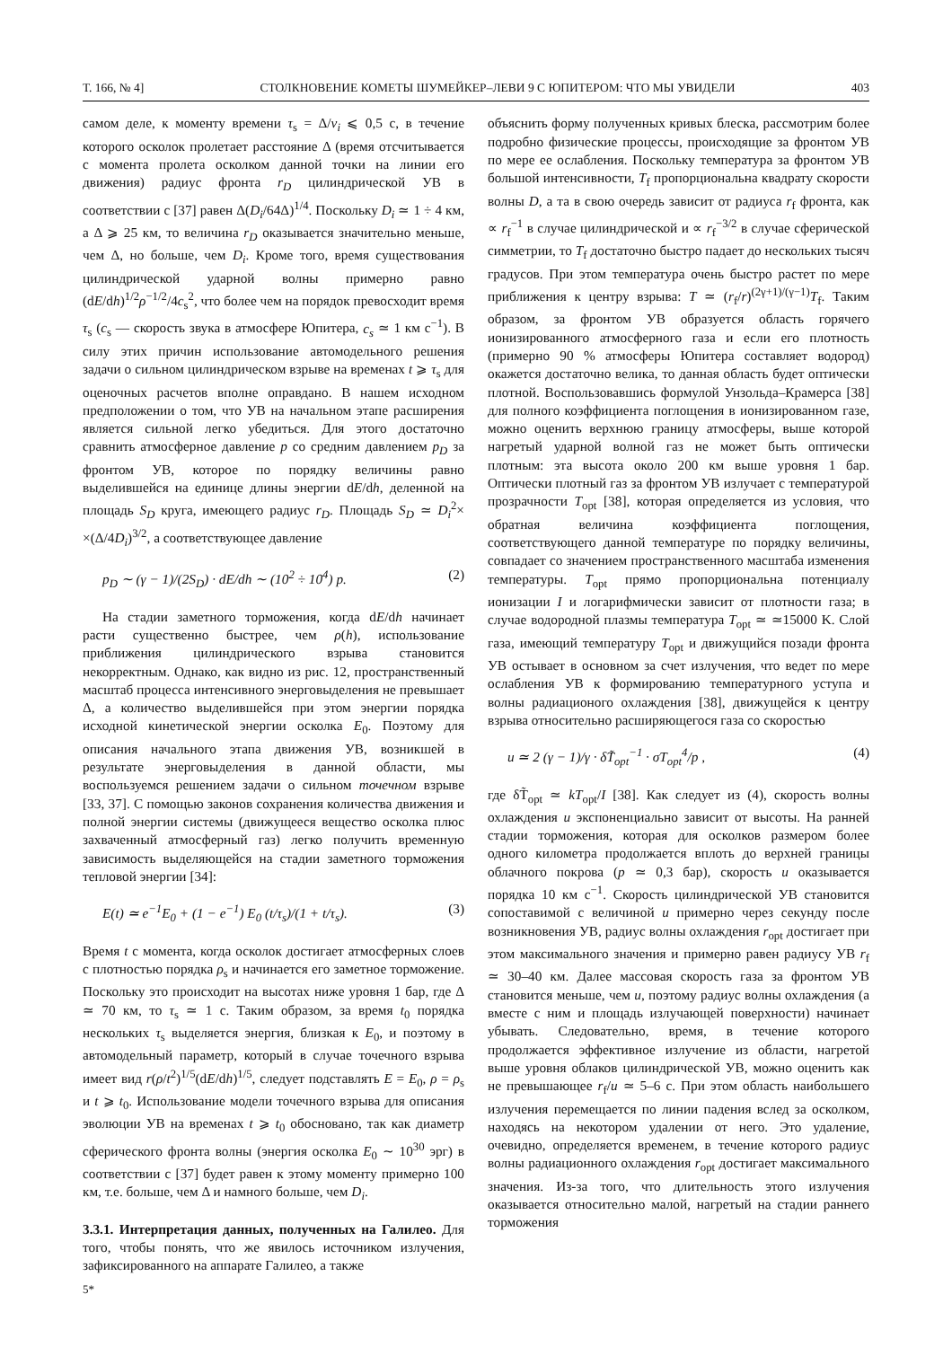Т. 166, № 4] СТОЛКНОВЕНИЕ КОМЕТЫ ШУМЕЙКЕР–ЛЕВИ 9 С ЮПИТЕРОМ: ЧТО МЫ УВИДЕЛИ 403
самом деле, к моменту времени τ<sub>s</sub> = Δ/v<sub>i</sub> ⩽ 0,5 с, в течение которого осколок пролетает расстояние Δ (время отсчитывается с момента пролета осколком данной точки на линии его движения) радиус фронта r<sub>D</sub> цилиндрической УВ в соответствии с [37] равен Δ(D<sub>i</sub>/64Δ)<sup>1/4</sup>. Поскольку D<sub>i</sub> ≃ 1 ÷ 4 км, а Δ ⩾ 25 км, то величина r<sub>D</sub> оказывается значительно меньше, чем Δ, но больше, чем D<sub>i</sub>. Кроме того, время существования цилиндрической ударной волны примерно равно (dE/dh)<sup>1/2</sup>ρ<sup>−1/2</sup>/4c<sub>s</sub><sup>2</sup>, что более чем на порядок превосходит время τ<sub>s</sub> (c<sub>s</sub> — скорость звука в атмосфере Юпитера, c<sub>s</sub> ≃ 1 км с<sup>−1</sup>). В силу этих причин использование автомодельного решения задачи о сильном цилиндрическом взрыве на временах t ⩾ τ<sub>s</sub> для оценочных расчетов вполне оправдано. В нашем исходном предположении о том, что УВ на начальном этапе расширения является сильной легко убедиться. Для этого достаточно сравнить атмосферное давление p со средним давлением p<sub>D</sub> за фронтом УВ, которое по порядку величины равно выделившейся на единице длины энергии dE/dh, деленной на площадь S<sub>D</sub> круга, имеющего радиус r<sub>D</sub>. Площадь S<sub>D</sub> ≃ D<sub>i</sub><sup>2</sup>× ×(Δ/4D<sub>i</sub>)<sup>3/2</sup>, а соответствующее давление
p<sub>D</sub> ∼ (γ − 1)/(2S<sub>D</sub>) · dE/dh ∼ (10<sup>2</sup> ÷ 10<sup>4</sup>) p. (2)
На стадии заметного торможения, когда dE/dh начинает расти существенно быстрее, чем ρ(h), использование приближения цилиндрического взрыва становится некорректным. Однако, как видно из рис. 12, пространственный масштаб процесса интенсивного энерговыделения не превышает Δ, а количество выделившейся при этом энергии порядка исходной кинетической энергии осколка E<sub>0</sub>. Поэтому для описания начального этапа движения УВ, возникшей в результате энерговыделения в данной области, мы воспользуемся решением задачи о сильном точечном взрыве [33, 37]. С помощью законов сохранения количества движения и полной энергии системы (движущееся вещество осколка плюс захваченный атмосферный газ) легко получить временную зависимость выделяющейся на стадии заметного торможения тепловой энергии [34]:
E(t) ≃ e<sup>−1</sup>E<sub>0</sub> + (1 − e<sup>−1</sup>) E<sub>0</sub> (t/τ<sub>s</sub>)/(1 + t/τ<sub>s</sub>). (3)
Время t с момента, когда осколок достигает атмосферных слоев с плотностью порядка ρ<sub>s</sub> и начинается его заметное торможение. Поскольку это происходит на высотах ниже уровня 1 бар, где Δ ≃ 70 км, то τ<sub>s</sub> ≃ 1 с. Таким образом, за время t<sub>0</sub> порядка нескольких τ<sub>s</sub> выделяется энергия, близкая к E<sub>0</sub>, и поэтому в автомодельный параметр, который в случае точечного взрыва имеет вид r(ρ/t<sup>2</sup>)<sup>1/5</sup>(dE/dh)<sup>1/5</sup>, следует подставлять E = E<sub>0</sub>, ρ = ρ<sub>s</sub> и t ⩾ t<sub>0</sub>. Использование модели точечного взрыва для описания эволюции УВ на временах t ⩾ t<sub>0</sub> обосновано, так как диаметр сферического фронта волны (энергия осколка E<sub>0</sub> ∼ 10<sup>30</sup> эрг) в соответствии с [37] будет равен к этому моменту примерно 100 км, т.е. больше, чем Δ и намного больше, чем D<sub>i</sub>.
3.3.1. Интерпретация данных, полученных на Галилео. Для того, чтобы понять, что же явилось источником излучения, зафиксированного на аппарате Галилео, а также
5*
объяснить форму полученных кривых блеска, рассмотрим более подробно физические процессы, происходящие за фронтом УВ по мере ее ослабления. Поскольку температура за фронтом УВ большой интенсивности, T<sub>f</sub> пропорциональна квадрату скорости волны D, а та в свою очередь зависит от радиуса r<sub>f</sub> фронта, как ∝ r<sub>f</sub><sup>−1</sup> в случае цилиндрической и ∝ r<sub>f</sub><sup>−3/2</sup> в случае сферической симметрии, то T<sub>f</sub> достаточно быстро падает до нескольких тысяч градусов. При этом температура очень быстро растет по мере приближения к центру взрыва: T ≃ (r<sub>f</sub>/r)<sup>(2γ+1)/(γ−1)</sup>T<sub>f</sub>. Таким образом, за фронтом УВ образуется область горячего ионизированного атмосферного газа и если его плотность (примерно 90 % атмосферы Юпитера составляет водород) окажется достаточно велика, то данная область будет оптически плотной. Воспользовавшись формулой Унзольда–Крамерса [38] для полного коэффициента поглощения в ионизированном газе, можно оценить верхнюю границу атмосферы, выше которой нагретый ударной волной газ не может быть оптически плотным: эта высота около 200 км выше уровня 1 бар. Оптически плотный газ за фронтом УВ излучает с температурой прозрачности T<sub>opt</sub> [38], которая определяется из условия, что обратная величина коэффициента поглощения, соответствующего данной температуре по порядку величины, совпадает со значением пространственного масштаба изменения температуры. T<sub>opt</sub> прямо пропорциональна потенциалу ионизации I и логарифмически зависит от плотности газа; в случае водородной плазмы температура T<sub>opt</sub> ≃ ≃15000 K. Слой газа, имеющий температуру T<sub>opt</sub> и движущийся позади фронта УВ остывает в основном за счет излучения, что ведет по мере ослабления УВ к формированию температурного уступа и волны радиационого охлаждения [38], движущейся к центру взрыва относительно расширяющегося газа со скоростью
u ≃ 2 (γ − 1)/γ · δT̃<sub>opt</sub><sup>−1</sup> · σT<sub>opt</sub><sup>4</sup>/p , (4)
где δT̃<sub>opt</sub> ≃ kT<sub>opt</sub>/I [38]. Как следует из (4), скорость волны охлаждения u экспоненциально зависит от высоты. На ранней стадии торможения, которая для осколков размером более одного километра продолжается вплоть до верхней границы облачного покрова (p ≃ 0,3 бар), скорость u оказывается порядка 10 км с<sup>−1</sup>. Скорость цилиндрической УВ становится сопоставимой с величиной u примерно через секунду после возникновения УВ, радиус волны охлаждения r<sub>opt</sub> достигает при этом максимального значения и примерно равен радиусу УВ r<sub>f</sub> ≃ 30–40 км. Далее массовая скорость газа за фронтом УВ становится меньше, чем u, поэтому радиус волны охлаждения (а вместе с ним и площадь излучающей поверхности) начинает убывать. Следовательно, время, в течение которого продолжается эффективное излучение из области, нагретой выше уровня облаков цилиндрической УВ, можно оценить как не превышающее r<sub>f</sub>/u ≃ 5–6 с. При этом область наибольшего излучения перемещается по линии падения вслед за осколком, находясь на некотором удалении от него. Это удаление, очевидно, определяется временем, в течение которого радиус волны радиационного охлаждения r<sub>opt</sub> достигает максимального значения. Из-за того, что длительность этого излучения оказывается относительно малой, нагретый на стадии раннего торможения